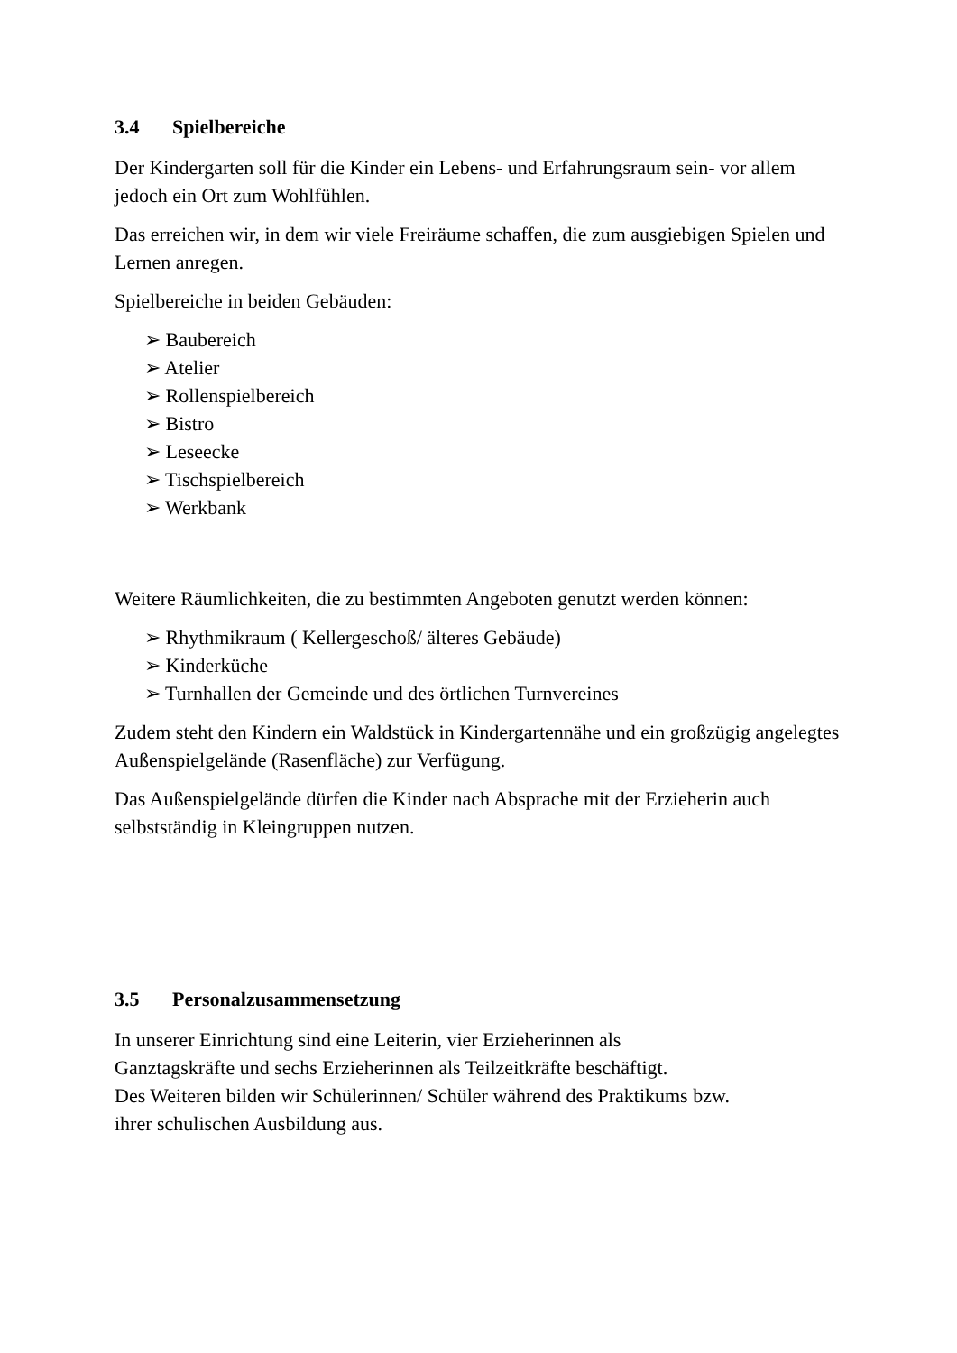3.4 Spielbereiche
Der Kindergarten soll für die Kinder ein Lebens- und Erfahrungsraum sein- vor allem jedoch ein Ort zum Wohlfühlen.
Das erreichen wir, in dem wir viele Freiräume schaffen, die zum ausgiebigen Spielen und Lernen anregen.
Spielbereiche in beiden Gebäuden:
➢ Baubereich
➢ Atelier
➢ Rollenspielbereich
➢ Bistro
➢ Leseecke
➢ Tischspielbereich
➢ Werkbank
Weitere Räumlichkeiten, die zu bestimmten Angeboten genutzt werden können:
➢ Rhythmikraum ( Kellergeschoß/ älteres Gebäude)
➢ Kinderküche
➢ Turnhallen der Gemeinde und des örtlichen Turnvereines
Zudem steht den Kindern ein Waldstück in Kindergartennähe und ein großzügig angelegtes Außenspielgelände (Rasenfläche) zur Verfügung.
Das Außenspielgelände dürfen die Kinder nach Absprache mit der Erzieherin auch selbstständig in Kleingruppen nutzen.
3.5 Personalzusammensetzung
In unserer Einrichtung sind eine Leiterin, vier Erzieherinnen als
Ganztagskräfte und sechs Erzieherinnen als Teilzeitkräfte beschäftigt.
Des Weiteren bilden wir Schülerinnen/ Schüler während des Praktikums bzw.
ihrer schulischen Ausbildung aus.